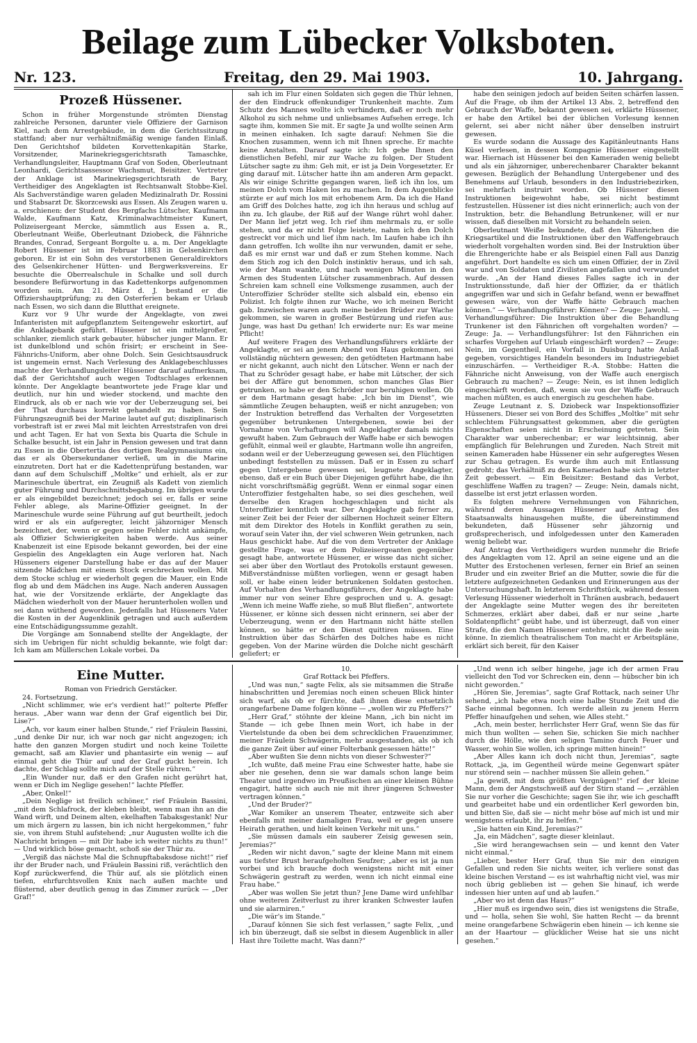Beilage zum Lübecker Volksboten.
Nr. 123. Freitag, den 29. Mai 1903. 10. Jahrgang.
Prozeß Hüssener.
Schon in früher Morgenstunde strömten Dienstag zahlreiche Personen, darunter viele Offiziere der Garnison Kiel, nach dem Arrestgebäude, in dem die Gerichtssitzung stattfand; aber nur verhältnißmäßig wenige fanden Einlaß. Den Gerichtshof bildeten Korvettenkapitän Starke, Vorsitzender, Marinekriegsgerichtsrath Tamaschke, Verhandlungsleiter, Hauptmann Graf von Soden, Oberleutnant Leonhardi, Gerichtsassessor Wachsmut, Beisitzer. Vertreter der Anklage ist Marinekriegsgerichtsrath de Bary, Vertheidiger des Angeklagten ist Rechtsanwalt Stobbe-Kiel. Als Sachverständige waren geladen Medizinalrath Dr. Rossini und Stabsarzt Dr. Skorzcewski aus Essen. Als Zeugen waren u. a. erschienen: der Student des Bergfachs Lütscher, Kaufmann Walde, Kaufmann Katz, Kriminalwachtmeister Kunert, Polizeisergeant Mercke, sämmtlich aus Essen a. R., Oberleutnant Weiße, Oberleutnant Dziobeck, die Fähnriche Brandes, Conrad, Sergeant Borgolte u. a. m. Der Angeklagte Robert Hüssener ist im Februar 1883 in Gelsenkirchen geboren. Er ist ein Sohn des verstorbenen Generaldirektors des Gelsenkirchener Hütten- und Bergwerksvereins. Er besuchte die Oberrealschule in Schalke und soll durch besondere Befürwortung in das Kadettenkorps aufgenommen worden sein. Am 21. März d. J. bestand er die Offiziershauptprüfung; zu den Osterferien bekam er Urlaub nach Essen, wo sich dann die Blutthat ereignete.
Kurz vor 9 Uhr wurde der Angeklagte, von zwei Infanteristen mit aufgepflanztem Seitengewehr eskortirt, auf die Anklagebank geführt. Hüssener ist ein mittelgroßer, schlanker, ziemlich stark gebauter, hübscher junger Mann. Er ist dunkelblond und schön frisirt; er erscheint in See-Fähnrichs-Uniform, aber ohne Dolch. Sein Gesichtsausdruck ist ungemein ernst. Nach Verlesung des Anklagebeschlusses machte der Verhandlungsleiter Hüssener darauf aufmerksam, daß der Gerichtshof auch wegen Todtschlages erkennen könnte. Der Angeklagte beantwortete jede Frage klar und deutlich, nur hin und wieder stockend, und machte den Eindruck, als ob er nach wie vor der Ueberzeugung sei, bei der That durchaus korrekt gehandelt zu haben. Sein Führungszeugniß bei der Marine lautet auf gut; disziplinarisch vorbestraft ist er zwei Mal mit leichten Arreststrafen von drei und acht Tagen. Er hat von Sexta bis Quarta die Schule in Schalke besucht, ist ein Jahr in Pension gewesen und trat dann zu Essen in die Obertertia des dortigen Realgymnasiums ein, das er als Obersekundaner verließ, um in die Marine einzutreten. Dort hat er die Kadettenprüfung bestanden, war dann auf dem Schulschiff „Moltke“ und erhielt, als er zur Marineschule übertrat, ein Zeugniß als Kadett von ziemlich guter Führung und Durchschnittsbegabung. Im übrigen wurde er als eingebildet bezeichnet; jedoch sei er, falls er seine Fehler ablege, als Marine-Offizier geeignet. In der Marineschule wurde seine Führung auf gut beurtheilt, jedoch wird er als ein aufgeregter, leicht jähzorniger Mensch bezeichnet, der, wenn er gegen seine Fehler nicht ankämpfe, als Offizier Schwierigkeiten haben werde. Aus seiner Knabenzeit ist eine Episode bekannt geworden, bei der eine Gespielin des Angeklagten ein Auge verloren hat. Nach Hüsseners eigener Darstellung habe er das auf der Mauer sitzende Mädchen mit einem Stock erschrecken wollen. Mit dem Stocke schlug er wiederholt gegen die Mauer, ein Ende flog ab und dem Mädchen ins Auge. Nach anderen Aussagen hat, wie der Vorsitzende erklärte, der Angeklagte das Mädchen wiederholt von der Mauer herunterholen wollen und sei dann wüthend geworden. Jedenfalls hat Hüsseners Vater die Kosten in der Augenklinik getragen und auch außerdem eine Entschädigungssumme gezahlt.
Die Vorgänge am Sonnabend stellte der Angeklagte, der sich im Uebrigen für nicht schuldig bekannte, wie folgt dar: Ich kam am Müllerschen Lokale vorbei. Da
sah ich im Flur einen Soldaten sich gegen die Thür lehnen, der den Eindruck offenkundiger Trunkenheit machte. Zum Schutz des Mannes wollte ich verhindern, daß er noch mehr Alkohol zu sich nehme und unliebsames Aufsehen errege. Ich sagte ihm, kommen Sie mit. Er sagte Ja und wollte seinen Arm in meinen einhaken. Ich sagte darauf: Nehmen Sie die Knochen zusammen, wenn ich mit Ihnen spreche. Er machte keine Anstalten. Darauf sagte ich: Ich gebe Ihnen den dienstlichen Befehl, mir zur Wache zu folgen. Der Student Lütscher sagte zu ihm: Geh mit, er ist ja Dein Vorgesetzter. Er ging darauf mit. Lütscher hatte ihn am anderen Arm gepackt. Als wir einige Schritte gegangen waren, ließ ich ihn los, um meinen Dolch vom Haken los zu machen. In dem Augenblicke stürzte er auf mich los mit erhobenem Arm. Da ich die Hand am Griff des Dolches hatte, zog ich ihn heraus und schlug auf ihn zu. Ich glaube, der Riß auf der Wange rührt wohl daher. Der Mann lief jetzt weg. Ich rief ihm mehrmals zu, er solle stehen, und da er nicht Folge leistete, nahm ich den Dolch gestreckt vor mich und lief ihm nach. Im Laufen habe ich ihn dann getroffen. Ich wollte ihn nur verwunden, damit er sehe, daß es mir ernst war und daß er zum Stehen komme. Nach dem Stich zog ich den Dolch instinktiv heraus, und ich sah, wie der Mann wankte, und nach wenigen Minuten in den Armen des Studenten Lütscher zusammenbrach. Auf dessen Schreien kam schnell eine Volksmenge zusammen, auch der Unteroffizier Schröder stellte sich alsbald ein, ebenso ein Polizist. Ich folgte ihnen zur Wache, wo ich meinen Bericht gab. Inzwischen waren auch meine beiden Brüder zur Wache gekommen, sie waren in großer Bestürzung und riefen aus: Junge, was hast Du gethan! Ich erwiderte nur: Es war meine Pflicht!
Auf weitere Fragen des Verhandlungsführers erklärte der Angeklagte, er sei an jenem Abend von Haus gekommen, sei vollständig nüchtern gewesen; den getödteten Hartmann habe er nicht gekannt, auch nicht den Lütscher. Wenn er nach der That zu Schröder gesagt habe, er habe mit Lütscher, der sich bei der Affäre gut benommen, schon manches Glas Bier getrunken, so habe er den Schröder nur beruhigen wollen. Ob er dem Hartmann gesagt habe: „Ich bin im Dienst“, wie sämmtliche Zeugen behaupten, weiß er nicht anzugeben; von der Instruktion betreffend das Verhalten der Vorgesetzten gegenüber betrunkenen Untergebenen, sowie bei der Vornahme von Verhaftungen will Angeklagter damals nichts gewußt haben. Zum Gebrauch der Waffe habe er sich bewogen gefühlt, einmal weil er glaubte, Hartmann wolle ihn angreifen, sodann weil er der Ueberzeugung gewesen sei, den Flüchtigen unbedingt feststellen zu müssen. Daß er in Essen zu scharf gegen Untergebene gewesen sei, leugnete Angeklagter, ebenso, daß er ein Buch über Diejenigen geführt habe, die ihn nicht vorschriftsmäßig gegrüßt. Wenn er einmal sogar einen Unteroffizier festgehalten habe, so sei dies geschehen, weil derselbe den Kragen hochgeschlagen und nicht als Unteroffizier kenntlich war. Der Angeklagte gab ferner zu, seiner Zeit bei der Feier der silbernen Hochzeit seiner Eltern mit dem Direktor des Hotels in Konflikt gerathen zu sein, worauf sein Vater ihn, der viel schweren Wein getrunken, nach Haus geschickt habe. Auf die von dem Vertreter der Anklage gestellte Frage, was er dem Polizeisergeanten gegenüber gesagt habe, antwortete Hüssener, er wisse das nicht sicher, sei aber über den Wortlaut des Protokolls erstaunt gewesen. Mißverständnisse müßten vorliegen, wenn er gesagt haben soll, er habe einen leider betrunkenen Soldaten gestochen. Auf Vorhalten des Verhandlungsführers, der Angeklagte habe immer nur von seiner Ehre gesprochen und u. A. gesagt: „Wenn ich meine Waffe ziehe, so muß Blut fließen“, antwortete Hüssener, er könne sich dessen nicht erinnern, sei aber der Ueberzeugung, wenn er den Hartmann nicht hätte stellen können, so hätte er den Dienst quittiren müssen. Eine Instruktion über das Schärfen des Dolches habe es nicht gegeben. Von der Marine würden die Dolche nicht geschärft geliefert; er
habe den seinigen jedoch auf beiden Seiten schärfen lassen. Auf die Frage, ob ihm der Artikel 13 Abs. 2, betreffend den Gebrauch der Waffe, bekannt gewesen sei, erklärte Hüssener, er habe den Artikel bei der üblichen Vorlesung kennen gelernt, sei aber nicht näher über denselben instruirt gewesen.
Es wurde sodann die Aussage des Kapitänleutnants Hans Küsel verlesen, in dessen Kompagnie Hüssener eingestellt war. Hiernach ist Hüssener bei den Kameraden wenig beliebt und als ein jähzorniger, unberechenbarer Charakter bekannt gewesen. Bezüglich der Behandlung Untergebener und des Benehmens auf Urlaub, besonders in den Industriebezirken, sei mehrfach instruirt worden. Ob Hüssener diesen Instruktionen beigewohnt habe, sei nicht bestimmt festzustellen. Hüssener ist dies nicht erinnerlich; auch von der Instruktion, betr. die Behandlung Betrunkener, will er nur wissen, daß dieselben mit Vorsicht zu behandeln seien.
Oberleutnant Weiße bekundete, daß den Fähnrichen die Kriegsartikel und die Instruktionen über den Waffengebrauch wiederholt vorgehalten worden sind. Bei der Instruktion über die Ehrengerichte habe er als Beispiel einen Fall aus Danzig angeführt. Dort handelte es sich um einen Offizier, der in Zivil war und von Soldaten und Zivilisten angefallen und verwundet wurde. „An der Hand dieses Falles sagte ich in der Instruktionsstunde, daß hier der Offizier, da er thätlich angegriffen war und sich in Gefahr befand, wenn er bewaffnet gewesen wäre, von der Waffe hätte Gebrauch machen können.“ — Verhandlungsführer: Können? — Zeuge: Jawohl. — Verhandlungsführer: Die Instruktion über die Behandlung Trunkener ist den Fähnrichen oft vorgehalten worden? — Zeuge: Ja. — Verhandlungsführer: Ist den Fähnrichen ein scharfes Vorgehen auf Urlaub eingeschärft worden? — Zeuge: Nein, im Gegentheil, ein Vorfall in Duisburg hatte Anlaß gegeben, vorsichtiges Handeln besonders im Industriegebiet einzuschärfen. — Vertheidiger R.-A. Stobbe: Hatten die Fähnriche nicht Anweisung, von der Waffe auch energisch Gebrauch zu machen? — Zeuge: Nein, es ist ihnen lediglich eingeschärft worden, daß, wenn sie von der Waffe Gebrauch machen müßten, es auch energisch zu geschehen habe.
Zeuge Leutnant z. S. Dziobeck war Inspektionsoffizier Hüsseners. Dieser sei von Bord des Schiffes „Moltke“ mit sehr schlechtem Führungsattest gekommen, aber die gerügten Eigenschaften seien nicht in Erscheinung getreten. Sein Charakter war unberechenbar; er war leichtsinnig, aber empfänglich für Belehrungen und Zureden. Nach Streit mit seinen Kameraden habe Hüssener ein sehr aufgeregtes Wesen zur Schau getragen. Es wurde ihm auch mit Entlassung gedroht; das Verhältniß zu den Kameraden habe sich in letzter Zeit gebessert. — Ein Beisitzer: Bestand das Verbot, geschliffene Waffen zu tragen? — Zeuge: Nein, damals nicht, dasselbe ist erst jetzt erlassen worden.
Es folgten mehrere Vernehmungen von Fähnrichen, während deren Aussagen Hüssener auf Antrag des Staatsanwalts hinausgehen mußte, die übereinstimmend bekundeten, daß Hüssener sehr jähzornig und großsprecherisch, und infolgedessen unter den Kameraden wenig beliebt war.
Auf Antrag des Vertheidigers wurden nunmehr die Briefe des Angeklagten vom 12. April an seine eigene und an die Mutter des Erstochenen verlesen, ferner ein Brief an seinen Bruder und ein zweiter Brief an die Mutter, sowie die für die letztere aufgezeichneten Gedanken und Erinnerungen aus der Untersuchungshaft. In letzterem Schriftstück, während dessen Verlesung Hüssener wiederholt in Thränen ausbrach, bedauert der Angeklagte seine Mutter wegen des ihr bereiteten Schmerzes, erklärt aber dabei, daß er nur seine „harte Soldatenpflicht“ geübt habe, und ist überzeugt, daß von einer Strafe, die den Namen Hüssener entehre, nicht die Rede sein könne. In ziemlich theatralischem Ton macht er Arbeitspläne, erklärt sich bereit, für den Kaiser
Eine Mutter.
Roman von Friedrich Gerstäcker.
24. Fortsetzung.
„Nicht schlimmer, wie er's verdient hat!“ polterte Pfeffer heraus. „Aber wann war denn der Graf eigentlich bei Dir, Lise?“
„Ach, vor kaum einer halben Stunde,“ rief Fräulein Bassini, „und denke Dir nur, ich war noch gar nicht angezogen; ich hatte den ganzen Morgen studirt und noch keine Toilette gemacht, saß am Klavier und phantasirte ein wenig — auf einmal geht die Thür auf und der Graf guckt herein. Ich dachte, der Schlag sollte mich auf der Stelle rühren.“
„Ein Wunder nur, daß er den Grafen nicht gerührt hat, wenn er Dich im Neglige gesehen!“ lachte Pfeffer.
„Aber, Onkel!“
„Dein Neglige ist freilich schöner,“ rief Fräulein Bassini, „mit dem Schlafrock, der kleben bleibt, wenn man ihn an die Wand wirft, und Deinem alten, ekelhaften Tabaksgestank! Nur um mich ärgern zu lassen, bin ich nicht hergekommen,“ fuhr sie, von ihrem Stuhl aufstehend; „nur Augusten wollte ich die Nachricht bringen — mit Dir habe ich weiter nichts zu thun!“ — Und wirklich böse gemacht, schoß sie der Thür zu.
„Vergiß das nächste Mal die Schnupftabaksdose nicht!“ rief ihr der Bruder nach, und Fräulein Bassini riß, verächtlich den Kopf zurückwerfend, die Thür auf, als sie plötzlich einen tiefen, ehrfurchtsvollen Knix nach außen machte und flüsternd, aber deutlich genug in das Zimmer zurück — „Der Graf!“
10.
Graf Rottack bei Pfeffers.
„Und was nun,“ sagte Felix, als sie mitsammen die Straße hinabschritten und Jeremias noch einen scheuen Blick hinter sich warf, als ob er fürchte, daß ihnen diese entsetzlich orangefarbene Dame folgen könne — „wollen wir zu Pfeffers?“
„Herr Graf,“ stöhnte der kleine Mann, „ich bin nicht im Stande — ich gebe Ihnen mein Wort, ich habe in der Viertelstunde da oben bei dem schrecklichen Frauenzimmer, meiner Fräulein Schwägerin, mehr ausgestanden, als ob ich die ganze Zeit über auf einer Folterbank gesessen hätte!“
„Aber wußten Sie denn nichts von dieser Schwester?“
„Ich wußte, daß meine Frau eine Schwester hatte, habe sie aber nie gesehen, denn sie war damals schon lange beim Theater und irgendwo im Preußischen an einer kleinen Bühne engagirt, hatte sich auch nie mit ihrer jüngeren Schwester vertragen können.“
„Und der Bruder?“
„War Komiker an unserem Theater, entzweite sich aber ebenfalls mit meiner damaligen Frau, weil er gegen unsere Heirath gerathen, und hielt keinen Verkehr mit uns.“
„Sie müssen damals ein sauberer Zeisig gewesen sein, Jeremias?“
„Reden wir nicht davon,“ sagte der kleine Mann mit einem aus tiefster Brust heraufgeholten Seufzer; „aber es ist ja nun vorbei und ich brauche doch wenigstens nicht mit einer Schwägerin gestraft zu werden, wenn ich nicht einmal eine Frau habe.“
„Aber was wollen Sie jetzt thun? Jene Dame wird unfehlbar ohne weiteren Zeitverlust zu ihrer kranken Schwester laufen und sie alarmiren.“
„Die wär's im Stande.“
„Darauf können Sie sich fest verlassen,“ sagte Felix, „und ich bin überzeugt, daß sie selbst in diesem Augenblick in aller Hast ihre Toilette macht. Was dann?“
„Und wenn ich selber hingehe, jage ich der armen Frau vielleicht den Tod vor Schrecken ein, denn — hübscher bin ich nicht geworden.“
„Hören Sie, Jeremias“, sagte Graf Rottack, nach seiner Uhr sehend, „ich habe etwa noch eine halbe Stunde Zeit und die Sache einmal begonnen. Ich werde allein zu jenem Herrn Pfeffer hinaufgehen und sehen, wie Alles steht.“
„Ach, mein bester, herrlichster Herr Graf, wenn Sie das für mich thun wollten — sehen Sie, schicken Sie mich nachher durch die Hölle, wie den seligen Tamino durch Feuer und Wasser, wohin Sie wollen, ich springe mitten hinein!“
„Aber Alles kann ich doch nicht thun, Jeremias“, sagte Rottack, „ja, im Gegentheil würde meine Gegenwart später nur störend sein — nachher müssen Sie allein gehen.“
„Ja gewiß, mit dem größten Vergnügen!“ rief der kleine Mann, dem der Angstschweiß auf der Stirn stand — „erzählen Sie nur vorher die Geschichte; sagen Sie ihr, wie ich geschafft und gearbeitet habe und ein ordentlicher Kerl geworden bin, und bitten Sie, daß sie — nicht mehr böse auf mich ist und mir wenigstens erlaubt, ihr zu helfen.“
„Sie hatten ein Kind, Jeremias?“
„Ja, ein Mädchen“, sagte dieser kleinlaut.
„Sie wird herangewachsen sein — und kennt den Vater nicht einmal.“
„Lieber, bester Herr Graf, thun Sie mir den einzigen Gefallen und reden Sie nichts weiter, ich verliere sonst das kleine bischen Verstand — es ist wahrhaftig nicht viel, was mir noch übrig geblieben ist — gehen Sie hinauf, ich werde indessen hier unten auf und ab laufen.“
„Aber wo ist denn das Haus?“
„Hier muß es irgendwo sein, dies ist wenigstens die Straße, und — holla, sehen Sie wohl, Sie hatten Recht — da brennt meine orangefarbene Schwägerin eben hinein — ich kenne sie an der Haartour — glücklicher Weise hat sie uns nicht gesehen.“